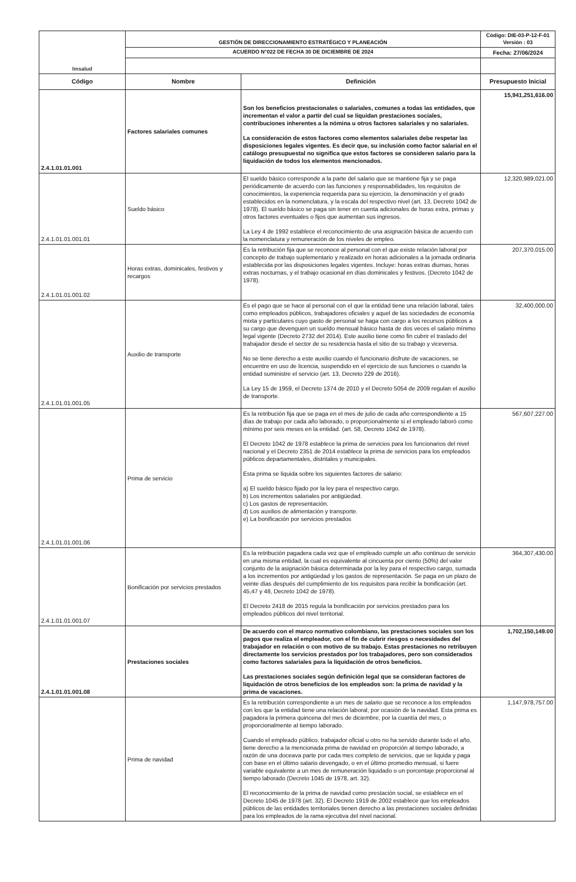| Imsalud | GESTIÓN DE DIRECCIONAMIENTO ESTRATÉGICO Y PLANEACIÓN | | Código: DIE-03-P-12-F-01 Versión : 03 |
| | ACUERDO N°022 DE FECHA 30 DE DICIEMBRE DE 2024 | | Fecha: 27/06/2024 |
| Código | Nombre | Definición | Presupuesto Inicial |
| 2.4.1.01.01.001 | Factores salariales comunes | Son los beneficios prestacionales o salariales, comunes a todas las entidades, que incrementan el valor a partir del cual se liquidan prestaciones sociales, contribuciones inherentes a la nómina u otros factores salariales y no salariales. La consideración de estos factores como elementos salariales debe respetar las disposiciones legales vigentes. Es decir que, su inclusión como factor salarial en el catálogo presupuestal no significa que estos factores se consideren salario para la liquidación de todos los elementos mencionados. | 15,941,251,616.00 |
| 2.4.1.01.01.001.01 | Sueldo básico | El sueldo básico corresponde a la parte del salario que se mantiene fija y se paga periódicamente de acuerdo con las funciones y responsabilidades, los requisitos de conocimientos, la experiencia requerida para su ejercicio, la denominación y el grado establecidos en la nomenclatura, y la escala del respectivo nivel (art. 13, Decreto 1042 de 1978). El sueldo básico se paga sin tener en cuenta adicionales de horas extra, primas y otros factores eventuales o fijos que aumentan sus ingresos. La Ley 4 de 1992 establece el reconocimiento de una asignación básica de acuerdo con la nomenclatura y remuneración de los niveles de empleo. | 12,320,989,021.00 |
| 2.4.1.01.01.001.02 | Horas extras, dominicales, festivos y recargos | Es la retribución fija que se reconoce al personal con el que existe relación laboral por concepto de trabajo suplementario y realizado en horas adicionales a la jornada ordinaria establecida por las disposiciones legales vigentes. Incluye: horas extras diurnas, horas extras nocturnas, y el trabajo ocasional en días dominicales y festivos. (Decreto 1042 de 1978). | 207,370,015.00 |
| 2.4.1.01.01.001.05 | Auxilio de transporte | Es el pago que se hace al personal con el que la entidad tiene una relación laboral, tales como empleados públicos, trabajadores oficiales y aquel de las sociedades de economía mixta y particulares cuyo gasto de personal se haga con cargo a los recursos públicos a su cargo que devenguen un sueldo mensual básico hasta de dos veces el salario mínimo legal vigente (Decreto 2732 del 2014). Este auxilio tiene como fin cubrir el traslado del trabajador desde el sector de su residencia hasta el sitio de su trabajo y viceversa. No se tiene derecho a este auxilio cuando el funcionario disfrute de vacaciones, se encuentre en uso de licencia, suspendido en el ejercicio de sus funciones o cuando la entidad suministre el servicio (art. 13, Decreto 229 de 2016). La Ley 15 de 1959, el Decreto 1374 de 2010 y el Decreto 5054 de 2009 regulan el auxilio de transporte. | 32,400,000.00 |
| 2.4.1.01.01.001.06 | Prima de servicio | Es la retribución fija que se paga en el mes de julio de cada año correspondiente a 15 días de trabajo por cada año laborado, o proporcionalmente si el empleado laboró como mínimo por seis meses en la entidad. (art. 58, Decreto 1042 de 1978). El Decreto 1042 de 1978 establece la prima de servicios para los funcionarios del nivel nacional y el Decreto 2351 de 2014 establece la prima de servicios para los empleados públicos departamentales, distritales y municipales. Esta prima se liquida sobre los siguientes factores de salario: a) El sueldo básico fijado por la ley para el respectivo cargo. b) Los incrementos salariales por antigüedad. c) Los gastos de representación. d) Los auxilios de alimentación y transporte. e) La bonificación por servicios prestados | 567,607,227.00 |
| 2.4.1.01.01.001.07 | Bonificación por servicios prestados | Es la retribución pagadera cada vez que el empleado cumple un año continuo de servicio en una misma entidad, la cual es equivalente al cincuenta por ciento (50%) del valor conjunto de la asignación básica determinada por la ley para el respectivo cargo, sumada a los incrementos por antigüedad y los gastos de representación. Se paga en un plazo de veinte días después del cumplimiento de los requisitos para recibir la bonificación (art. 45,47 y 48, Decreto 1042 de 1978). El Decreto 2418 de 2015 regula la bonificación por servicios prestados para los empleados públicos del nivel territorial. | 364,307,430.00 |
| 2.4.1.01.01.001.08 | Prestaciones sociales | De acuerdo con el marco normativo colombiano, las prestaciones sociales son los pagos que realiza el empleador, con el fin de cubrir riesgos o necesidades del trabajador en relación o con motivo de su trabajo. Estas prestaciones no retribuyen directamente los servicios prestados por los trabajadores, pero son considerados como factores salariales para la liquidación de otros beneficios. Las prestaciones sociales según definición legal que se consideran factores de liquidación de otros beneficios de los empleados son: la prima de navidad y la prima de vacaciones. | 1,702,150,149.00 |
| | Prima de navidad | Es la retribución correspondiente a un mes de salario que se reconoce a los empleados con los que la entidad tiene una relación laboral, por ocasión de la navidad. Esta prima es pagadera la primera quincena del mes de diciembre, por la cuantía del mes, o proporcionalmente al tiempo laborado. Cuando el empleado público, trabajador oficial u otro no ha servido durante todo el año, tiene derecho a la mencionada prima de navidad en proporción al tiempo laborado, a razón de una doceava parte por cada mes completo de servicios, que se liquida y paga con base en el último salario devengado, o en el último promedio mensual, si fuere variable equivalente a un mes de remuneración liquidado o un porcentaje proporcional al tiempo laborado (Decreto 1045 de 1978, art. 32). El reconocimiento de la prima de navidad como prestación social, se establece en el Decreto 1045 de 1978 (art. 32). El Decreto 1919 de 2002 establece que los empleados públicos de las entidades territoriales tienen derecho a las prestaciones sociales definidas para los empleados de la rama ejecutiva del nivel nacional. | 1,147,978,757.00 |